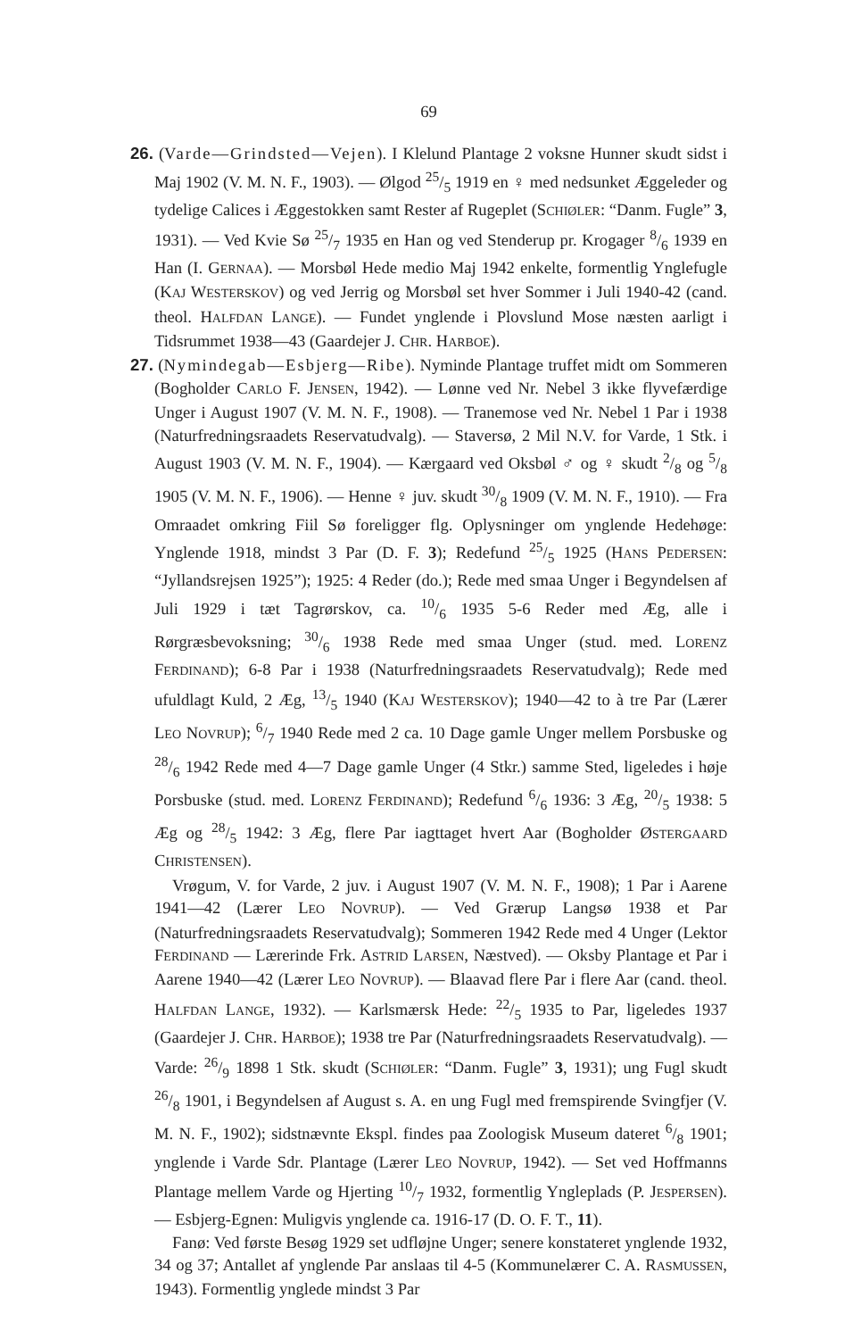69
26. (Varde—Grindsted—Vejen). I Klelund Plantage 2 voksne Hunner skudt sidst i Maj 1902 (V. M. N. F., 1903). — Ølgod 25/5 1919 en ♀ med nedsunket Æggeleder og tydelige Calices i Æggestokken samt Rester af Rugeplet (SCHIØLER: “Danm. Fugle” 3, 1931). — Ved Kvie Sø 25/7 1935 en Han og ved Stenderup pr. Krogager 8/6 1939 en Han (I. GERNAA). — Morsbøl Hede medio Maj 1942 enkelte, formentlig Ynglefugle (KAJ WESTERSKOV) og ved Jerrig og Morsbøl set hver Sommer i Juli 1940-42 (cand. theol. HALFDAN LANGE). — Fundet ynglende i Plovslund Mose næsten aarligt i Tidsrummet 1938—43 (Gaardejer J. CHR. HARBOE).
27. (Nymindegab—Esbjerg—Ribe). Nyminde Plantage truffet midt om Sommeren (Bogholder CARLO F. JENSEN, 1942). — Lønne ved Nr. Nebel 3 ikke flyvefærdige Unger i August 1907 (V. M. N. F., 1908). — Tranemose ved Nr. Nebel 1 Par i 1938 (Naturfredningsraadets Reservatudvalg). — Staversø, 2 Mil N.V. for Varde, 1 Stk. i August 1903 (V. M. N. F., 1904). — Kærgaard ved Oksbøl ♂ og ♀ skudt 2/8 og 5/8 1905 (V. M. N. F., 1906). — Henne ♀ juv. skudt 30/8 1909 (V. M. N. F., 1910). — Fra Omraadet omkring Fiil Sø foreligger flg. Oplysninger om ynglende Hedehøge: Ynglende 1918, mindst 3 Par (D. F. 3); Redefund 25/5 1925 (HANS PEDERSEN: “Jyllandsrejsen 1925”); 1925: 4 Reder (do.); Rede med smaa Unger i Begyndelsen af Juli 1929 i tæt Tagrørskov, ca. 10/6 1935 5-6 Reder med Æg, alle i Rørgræsbevoksning; 30/6 1938 Rede med smaa Unger (stud. med. LORENZ FERDINAND); 6-8 Par i 1938 (Naturfredningsraadets Reservatudvalg); Rede med ufuldlagt Kuld, 2 Æg, 13/5 1940 (KAJ WESTERSKOV); 1940—42 to à tre Par (Lærer LEO NOVRUP); 6/7 1940 Rede med 2 ca. 10 Dage gamle Unger mellem Porsbuske og 28/6 1942 Rede med 4—7 Dage gamle Unger (4 Stkr.) samme Sted, ligeledes i høje Porsbuske (stud. med. LORENZ FERDINAND); Redefund 6/6 1936: 3 Æg, 20/5 1938: 5 Æg og 28/5 1942: 3 Æg, flere Par iagttaget hvert Aar (Bogholder ØSTERGAARD CHRISTENSEN).
Vrøgum, V. for Varde, 2 juv. i August 1907 (V. M. N. F., 1908); 1 Par i Aarene 1941—42 (Lærer LEO NOVRUP). — Ved Grærup Langsø 1938 et Par (Naturfredningsraadets Reservatudvalg); Sommeren 1942 Rede med 4 Unger (Lektor FERDINAND — Lærerinde Frk. ASTRID LARSEN, Næstved). — Oksby Plantage et Par i Aarene 1940—42 (Lærer LEO NOVRUP). — Blaavad flere Par i flere Aar (cand. theol. HALFDAN LANGE, 1932). — Karlsmærsk Hede: 22/5 1935 to Par, ligeledes 1937 (Gaardejer J. CHR. HARBOE); 1938 tre Par (Naturfredningsraadets Reservatudvalg). — Varde: 26/9 1898 1 Stk. skudt (SCHIØLER: “Danm. Fugle” 3, 1931); ung Fugl skudt 26/8 1901, i Begyndelsen af August s. A. en ung Fugl med fremspirende Svingfjer (V. M. N. F., 1902); sidstnævnte Ekspl. findes paa Zoologisk Museum dateret 6/8 1901; ynglende i Varde Sdr. Plantage (Lærer LEO NOVRUP, 1942). — Set ved Hoffmanns Plantage mellem Varde og Hjerting 10/7 1932, formentlig Yngleplads (P. JESPERSEN). — Esbjerg-Egnen: Muligvis ynglende ca. 1916-17 (D. O. F. T., 11).
Fanø: Ved første Besøg 1929 set udfløjne Unger; senere konstateret ynglende 1932, 34 og 37; Antallet af ynglende Par anslaas til 4-5 (Kommunelærer C. A. RASMUSSEN, 1943). Formentlig ynglede mindst 3 Par